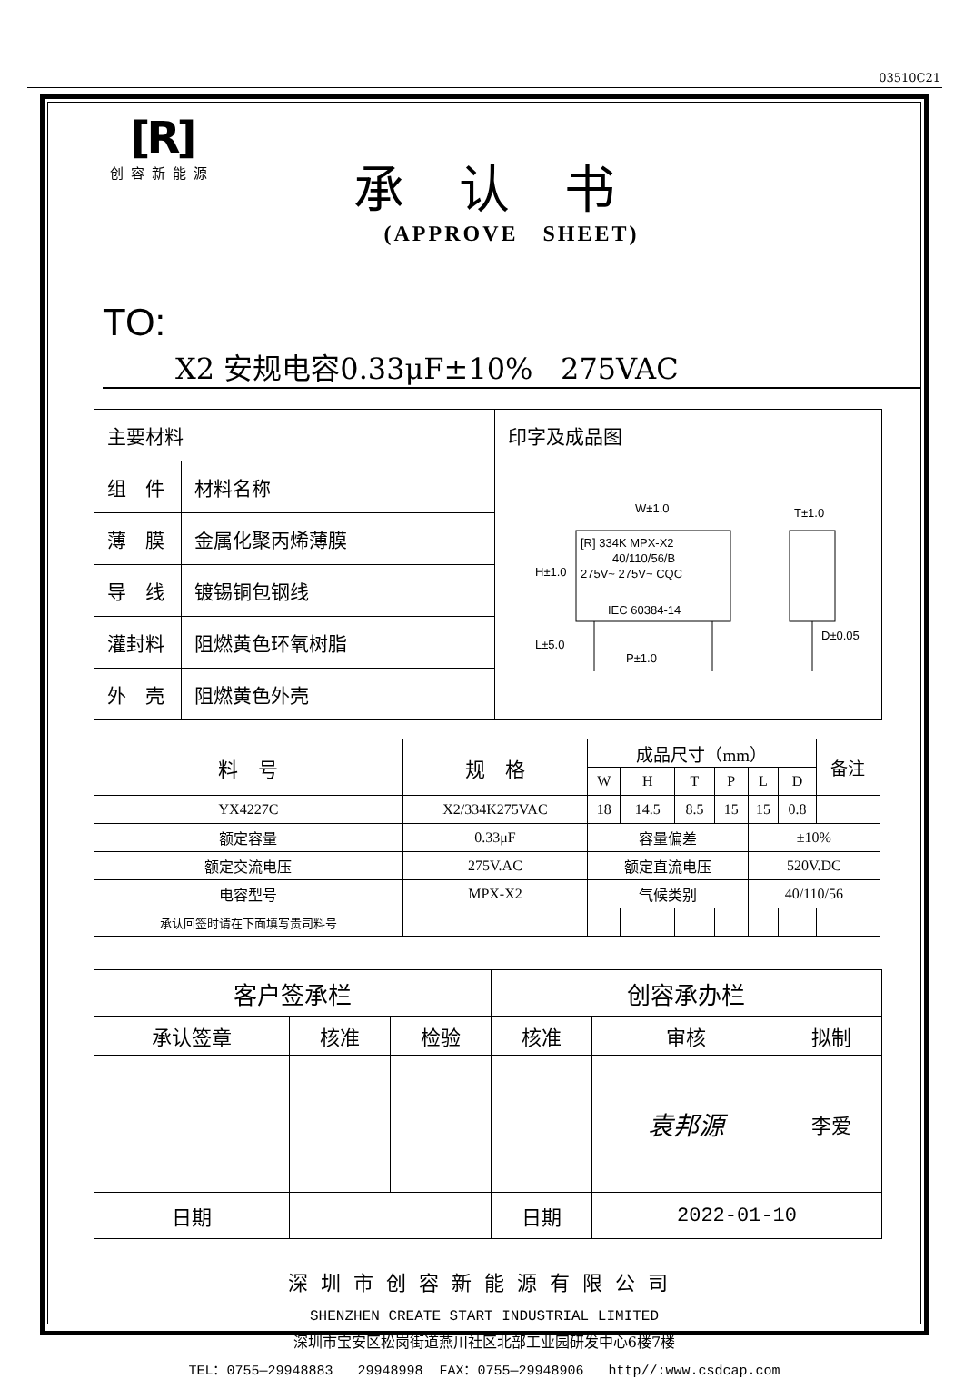03510C21
[R]
创容新能源
承认书
(APPROVE SHEET)
TO: X2 安规电容0.33μF±10% 275VAC
| 主要材料 | | 印字及成品图 |
| 组 件 | 材料名称 | W±1.0 T±1.0 [R] 334K MPX-X2 40/110/56/B 275V~ 275V~ CQC IEC 60384-14 H±1.0 L±5.0 P±1.0 D±0.05 |
| 薄 膜 | 金属化聚丙烯薄膜 | |
| 导 线 | 镀锡铜包钢线 | |
| 灌封料 | 阻燃黄色环氧树脂 | |
| 外 壳 | 阻燃黄色外壳 | |
| 料 号 | 规 格 | 成品尺寸（mm） | | | | | | 备注 |
| --- | --- | --- | --- | --- | --- | --- | --- | --- |
| | | W | H | T | P | L | D | |
| YX4227C | X2/334K275VAC | 18 | 14.5 | 8.5 | 15 | 15 | 0.8 | |
| 额定容量 | 0.33μF | 容量偏差 | | | | ±10% | | |
| 额定交流电压 | 275V.AC | 额定直流电压 | | | | 520V.DC | | |
| 电容型号 | MPX-X2 | 气候类别 | | | | 40/110/56 | | |
| 承认回签时请在下面填写贵司料号 | | | | | | | | |
| 客户签承栏 | | | 创容承办栏 | | |
| 承认签章 | 核准 | 检验 | 核准 | 审核 | 拟制 |
| | | | | 袁邦源 | 李爱 |
| 日期 | | | 日期 | 2022-01-10 | |
深圳市创容新能源有限公司
SHENZHEN CREATE START INDUSTRIAL LIMITED
深圳市宝安区松岗街道燕川社区北部工业园研发中心6楼7楼
TEL：0755—29948883 29948998 FAX：0755—29948906 http//:www.csdcap.com